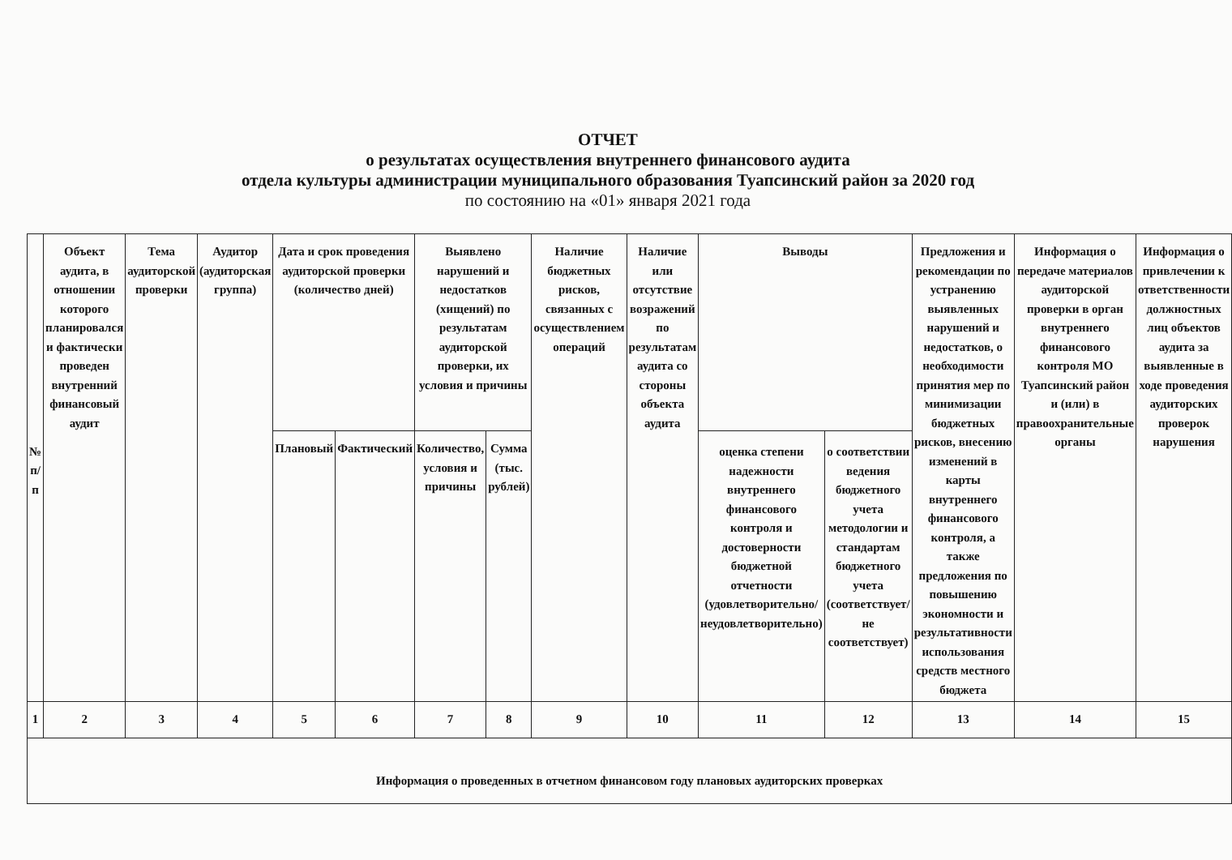ОТЧЕТ
о результатах осуществления внутреннего финансового аудита
отдела культуры администрации муниципального образования Туапсинский район за 2020 год
по состоянию на «01» января 2021 года
| № п/п | Объект аудита, в отношении которого планировался и фактически проведен внутренний финансовый аудит | Тема аудиторской проверки | Аудитор (аудиторская группа) | Дата и срок проведения аудиторской проверки (количество дней) | | Выявлено нарушений и недостатков (хищений) по результатам аудиторской проверки, их условия и причины | | Наличие бюджетных рисков, связанных с осуществлением операций | Наличие или отсутствие возражений по результатам аудита со стороны объекта аудита | Выводы | | Предложения и рекомендации по устранению выявленных нарушений и недостатков, о необходимости принятия мер по минимизации бюджетных рисков, внесению изменений в карты внутреннего финансового контроля, а также предложения по повышению экономности и результативности использования средств местного бюджета | Информация о передаче материалов аудиторской проверки в орган внутреннего финансового контроля МО Туапсинский район и (или) в правоохранительные органы | Информация о привлечении к ответственности должностных лиц объектов аудита за выявленные в ходе проведения аудиторских проверок нарушения |
| --- | --- | --- | --- | --- | --- | --- | --- | --- | --- | --- | --- | --- | --- | --- |
| | | | | Плановый | Фактический | Количество, условия и причины | Сумма (тыс. рублей) | | | оценка степени надежности внутреннего финансового контроля и достоверности бюджетной отчетности (удовлетворительно/неудовлетворительно) | о соответствии ведения бюджетного учета методологии и стандартам бюджетного учета (соответствует/не соответствует) | | | |
| 1 | 2 | 3 | 4 | 5 | 6 | 7 | 8 | 9 | 10 | 11 | 12 | 13 | 14 | 15 |
| Информация о проведенных в отчетном финансовом году плановых аудиторских проверках | | | | | | | | | | | | | | |